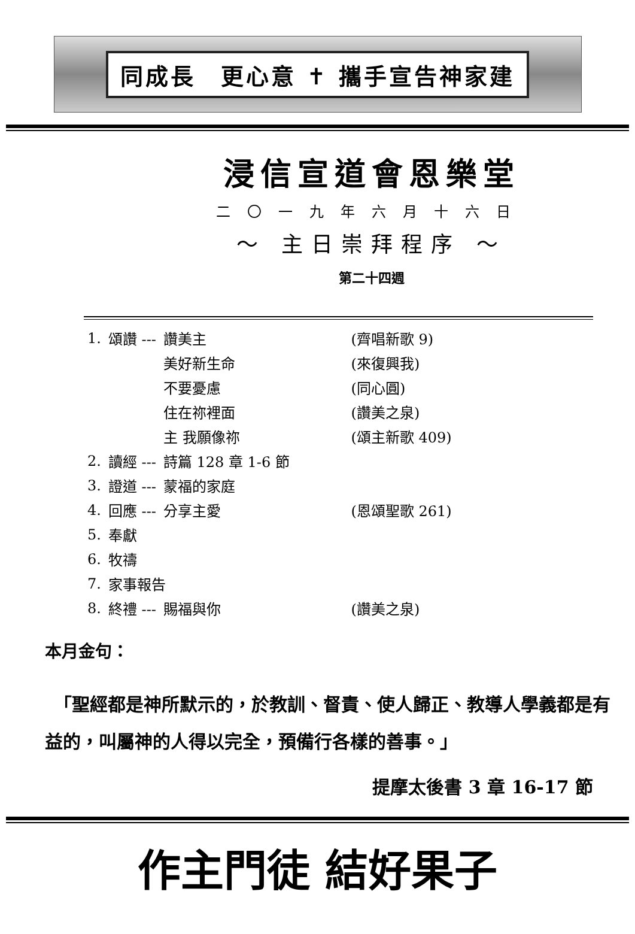同成長　更心意 ✝ 攜手宣告神家建
浸信宣道會恩樂堂
二〇一九年六月十六日
～ 主日崇拜程序 ～
第二十四週
| 1. | 頌讚 --- | 讚美主 | (齊唱新歌 9) |
| | | 美好新生命 | (來復興我) |
| | | 不要憂慮 | (同心圓) |
| | | 住在祢裡面 | (讚美之泉) |
| | | 主 我願像祢 | (頌主新歌 409) |
| 2. | 讀經 --- | 詩篇 128 章 1-6 節 | |
| 3. | 證道 --- | 蒙福的家庭 | |
| 4. | 回應 --- | 分享主愛 | (恩頌聖歌 261) |
| 5. | 奉獻 | | |
| 6. | 牧禱 | | |
| 7. | 家事報告 | | |
| 8. | 終禮 --- | 賜福與你 | (讚美之泉) |
本月金句：
　「聖經都是神所默示的，於教訓、督責、使人歸正、教導人學義都是有益的，叫屬神的人得以完全，預備行各樣的善事。」
提摩太後書 3 章 16-17 節
作主門徒 結好果子